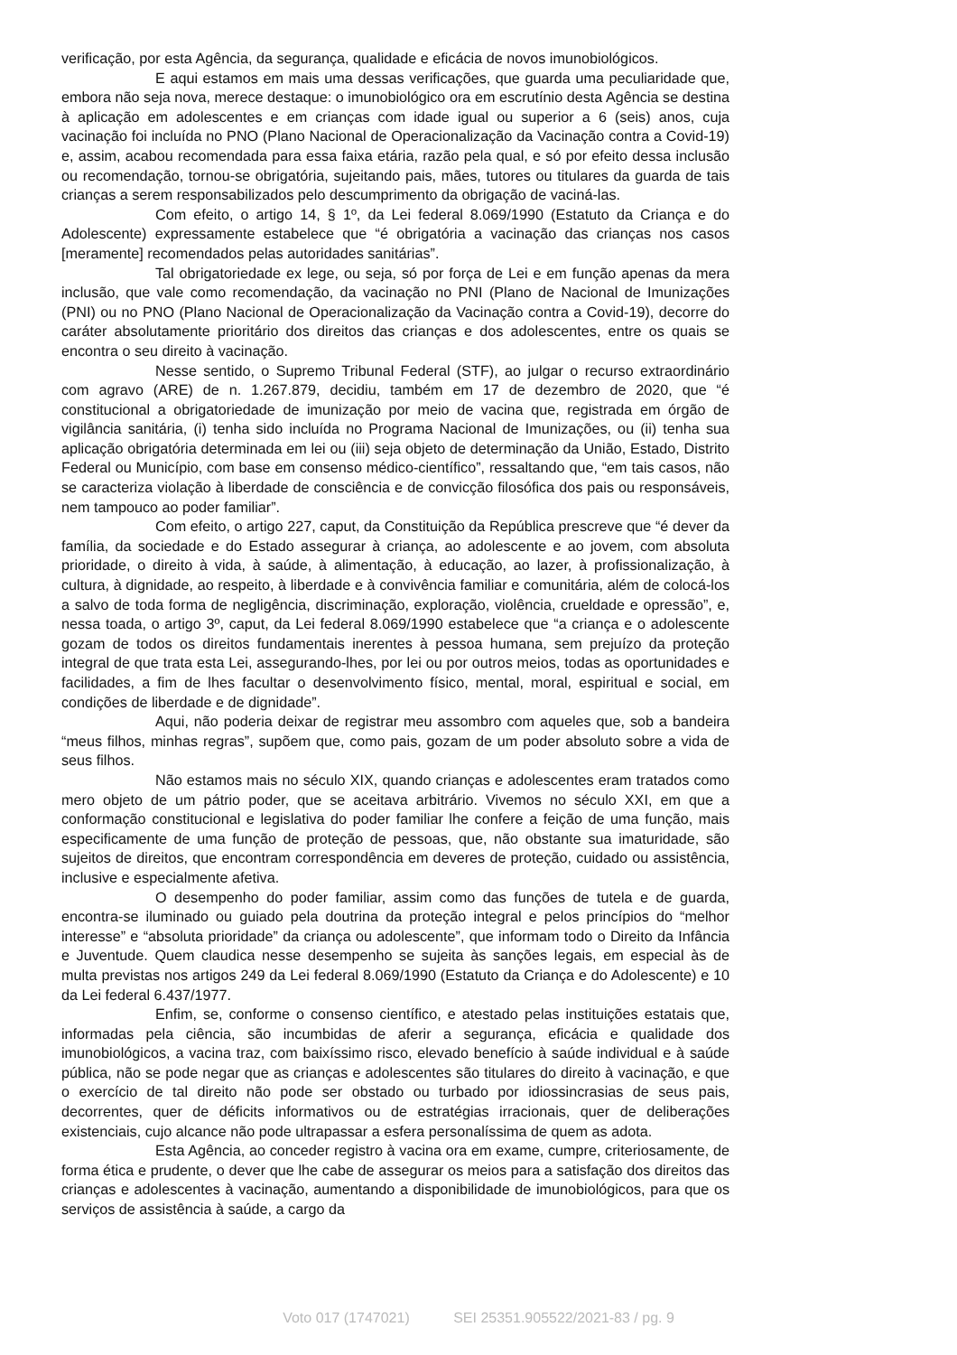verificação, por esta Agência, da segurança, qualidade e eficácia de novos imunobiológicos.
E aqui estamos em mais uma dessas verificações, que guarda uma peculiaridade que, embora não seja nova, merece destaque: o imunobiológico ora em escrutínio desta Agência se destina à aplicação em adolescentes e em crianças com idade igual ou superior a 6 (seis) anos, cuja vacinação foi incluída no PNO (Plano Nacional de Operacionalização da Vacinação contra a Covid-19) e, assim, acabou recomendada para essa faixa etária, razão pela qual, e só por efeito dessa inclusão ou recomendação, tornou-se obrigatória, sujeitando pais, mães, tutores ou titulares da guarda de tais crianças a serem responsabilizados pelo descumprimento da obrigação de vaciná-las.
Com efeito, o artigo 14, § 1º, da Lei federal 8.069/1990 (Estatuto da Criança e do Adolescente) expressamente estabelece que “é obrigatória a vacinação das crianças nos casos [meramente] recomendados pelas autoridades sanitárias”.
Tal obrigatoriedade ex lege, ou seja, só por força de Lei e em função apenas da mera inclusão, que vale como recomendação, da vacinação no PNI (Plano de Nacional de Imunizações (PNI) ou no PNO (Plano Nacional de Operacionalização da Vacinação contra a Covid-19), decorre do caráter absolutamente prioritário dos direitos das crianças e dos adolescentes, entre os quais se encontra o seu direito à vacinação.
Nesse sentido, o Supremo Tribunal Federal (STF), ao julgar o recurso extraordinário com agravo (ARE) de n. 1.267.879, decidiu, também em 17 de dezembro de 2020, que “é constitucional a obrigatoriedade de imunização por meio de vacina que, registrada em órgão de vigilância sanitária, (i) tenha sido incluída no Programa Nacional de Imunizações, ou (ii) tenha sua aplicação obrigatória determinada em lei ou (iii) seja objeto de determinação da União, Estado, Distrito Federal ou Município, com base em consenso médico-científico”, ressaltando que, “em tais casos, não se caracteriza violação à liberdade de consciência e de convicção filosófica dos pais ou responsáveis, nem tampouco ao poder familiar”.
Com efeito, o artigo 227, caput, da Constituição da República prescreve que “é dever da família, da sociedade e do Estado assegurar à criança, ao adolescente e ao jovem, com absoluta prioridade, o direito à vida, à saúde, à alimentação, à educação, ao lazer, à profissionalização, à cultura, à dignidade, ao respeito, à liberdade e à convivência familiar e comunitária, além de colocá-los a salvo de toda forma de negligência, discriminação, exploração, violência, crueldade e opressão”, e, nessa toada, o artigo 3º, caput, da Lei federal 8.069/1990 estabelece que “a criança e o adolescente gozam de todos os direitos fundamentais inerentes à pessoa humana, sem prejuízo da proteção integral de que trata esta Lei, assegurando-lhes, por lei ou por outros meios, todas as oportunidades e facilidades, a fim de lhes facultar o desenvolvimento físico, mental, moral, espiritual e social, em condições de liberdade e de dignidade”.
Aqui, não poderia deixar de registrar meu assombro com aqueles que, sob a bandeira “meus filhos, minhas regras”, supõem que, como pais, gozam de um poder absoluto sobre a vida de seus filhos.
Não estamos mais no século XIX, quando crianças e adolescentes eram tratados como mero objeto de um pátrio poder, que se aceitava arbitrário. Vivemos no século XXI, em que a conformação constitucional e legislativa do poder familiar lhe confere a feição de uma função, mais especificamente de uma função de proteção de pessoas, que, não obstante sua imaturidade, são sujeitos de direitos, que encontram correspondência em deveres de proteção, cuidado ou assistência, inclusive e especialmente afetiva.
O desempenho do poder familiar, assim como das funções de tutela e de guarda, encontra-se iluminado ou guiado pela doutrina da proteção integral e pelos princípios do “melhor interesse” e “absoluta prioridade” da criança ou adolescente”, que informam todo o Direito da Infância e Juventude. Quem claudica nesse desempenho se sujeita às sanções legais, em especial às de multa previstas nos artigos 249 da Lei federal 8.069/1990 (Estatuto da Criança e do Adolescente) e 10 da Lei federal 6.437/1977.
Enfim, se, conforme o consenso científico, e atestado pelas instituições estatais que, informadas pela ciência, são incumbidas de aferir a segurança, eficácia e qualidade dos imunobiológicos, a vacina traz, com baixíssimo risco, elevado benefício à saúde individual e à saúde pública, não se pode negar que as crianças e adolescentes são titulares do direito à vacinação, e que o exercício de tal direito não pode ser obstado ou turbado por idiossincrasias de seus pais, decorrentes, quer de déficits informativos ou de estratégias irracionais, quer de deliberações existenciais, cujo alcance não pode ultrapassar a esfera personalíssima de quem as adota.
Esta Agência, ao conceder registro à vacina ora em exame, cumpre, criteriosamente, de forma ética e prudente, o dever que lhe cabe de assegurar os meios para a satisfação dos direitos das crianças e adolescentes à vacinação, aumentando a disponibilidade de imunobiológicos, para que os serviços de assistência à saúde, a cargo da
Voto 017 (1747021) SEI 25351.905522/2021-83 / pg. 9